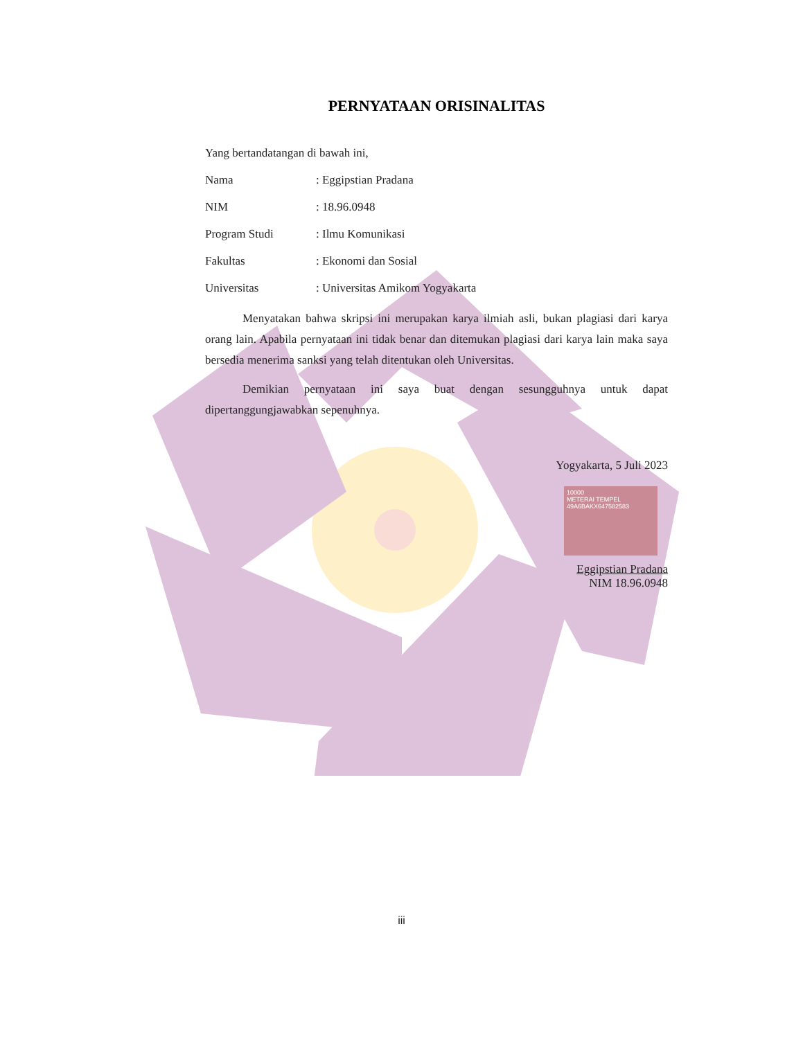PERNYATAAN ORISINALITAS
Yang bertandatangan di bawah ini,
Nama: Eggipstian Pradana
NIM: 18.96.0948
Program Studi: Ilmu Komunikasi
Fakultas: Ekonomi dan Sosial
Universitas: Universitas Amikom Yogyakarta
Menyatakan bahwa skripsi ini merupakan karya ilmiah asli, bukan plagiasi dari karya orang lain. Apabila pernyataan ini tidak benar dan ditemukan plagiasi dari karya lain maka saya bersedia menerima sanksi yang telah ditentukan oleh Universitas.
Demikian pernyataan ini saya buat dengan sesungguhnya untuk dapat dipertanggungjawabkan sepenuhnya.
Yogyakarta, 5 Juli 2023
10000
METERAI TEMPEL
49A6BAKX647582583
Eggipstian Pradana
NIM 18.96.0948
iii